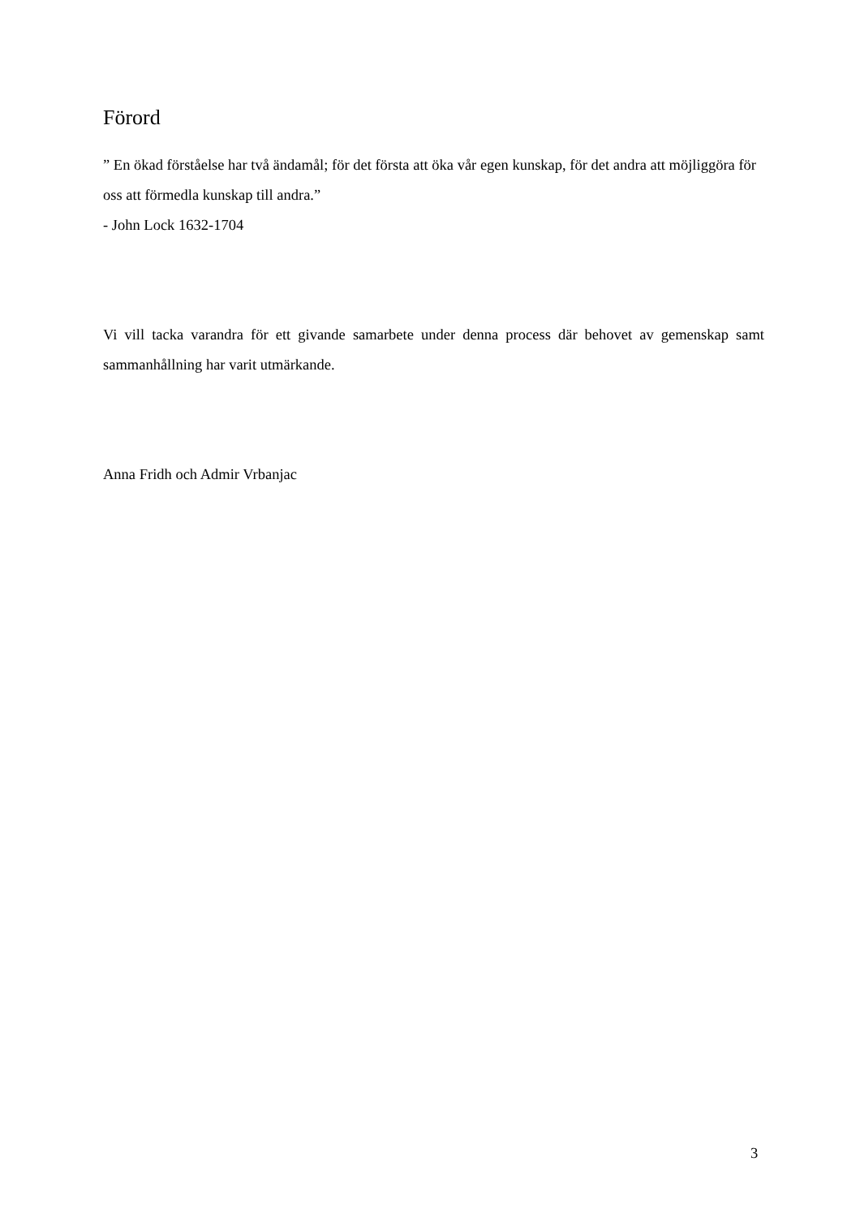Förord
” En ökad förståelse har två ändamål; för det första att öka vår egen kunskap, för det andra att möjliggöra för oss att förmedla kunskap till andra.”
- John Lock 1632-1704
Vi vill tacka varandra för ett givande samarbete under denna process där behovet av gemenskap samt sammanhållning har varit utmärkande.
Anna Fridh och Admir Vrbanjac
3